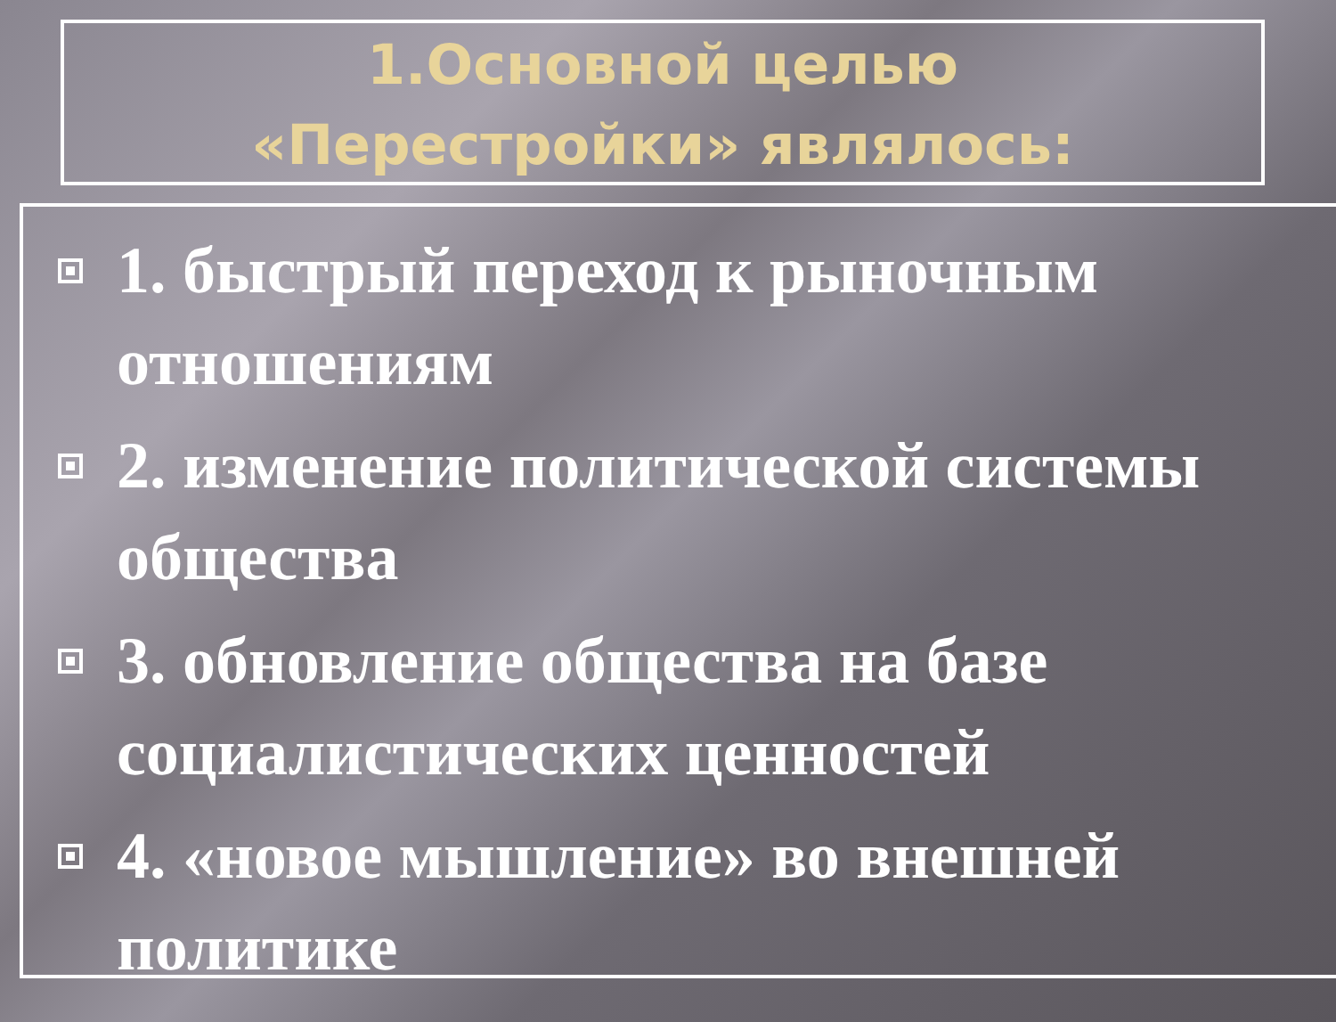1.Основной целью
«Перестройки» являлось:
1. быстрый переход к рыночным отношениям
2. изменение политической системы общества
3. обновление общества на базе социалистических ценностей
4. «новое мышление» во внешней политике